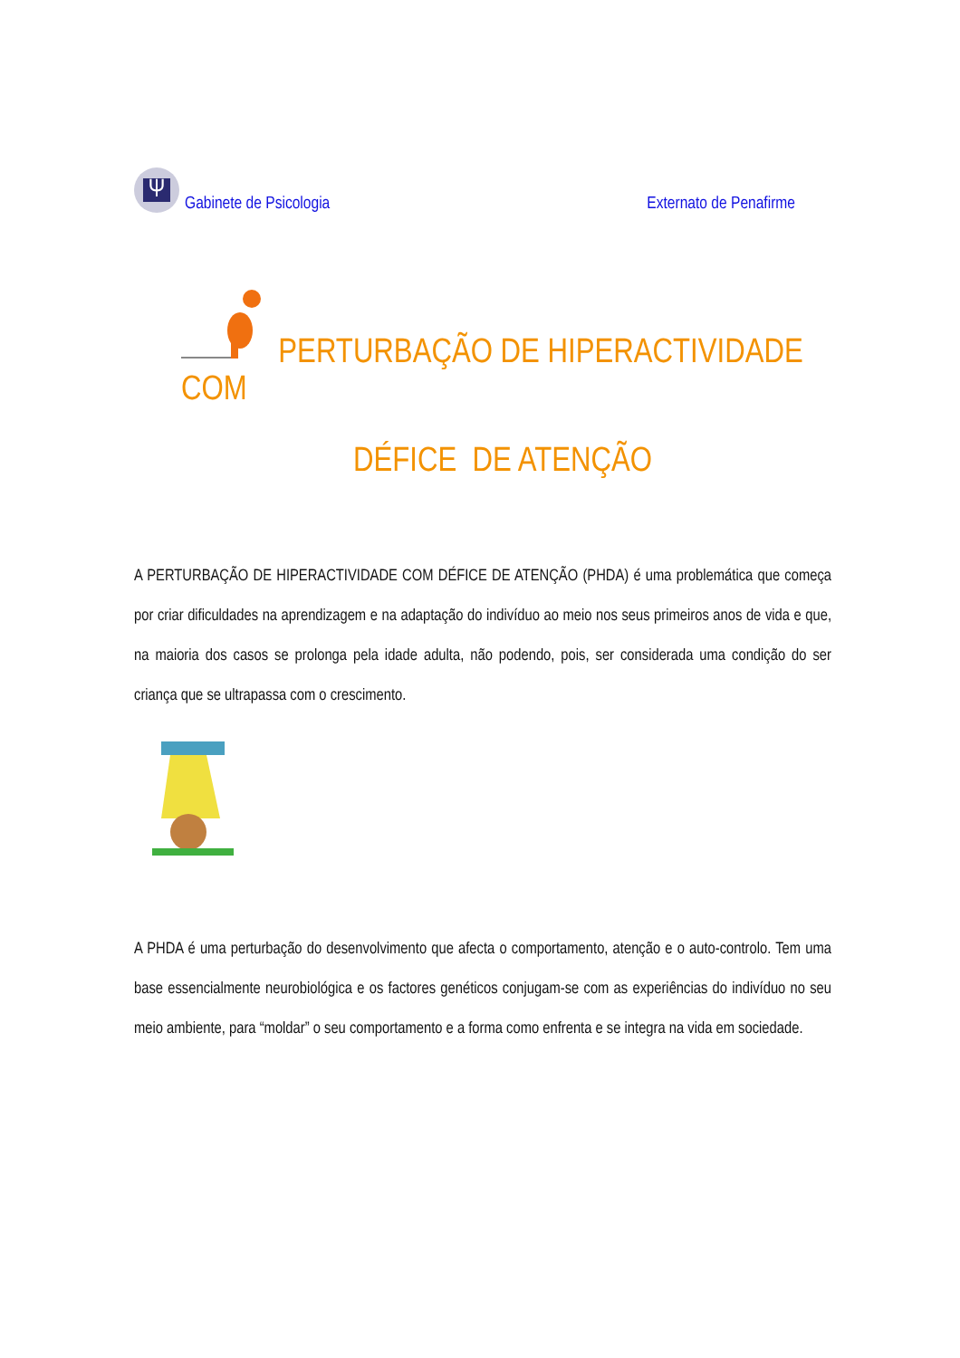Ψ Gabinete de Psicologia
Externato de Penafirme
PERTURBAÇÃO DE HIPERACTIVIDADE COM
DÉFICE DE ATENÇÃO
A PERTURBAÇÃO DE HIPERACTIVIDADE COM DÉFICE DE ATENÇÃO (PHDA) é uma problemática que começa por criar dificuldades na aprendizagem e na adaptação do indivíduo ao meio nos seus primeiros anos de vida e que, na maioria dos casos se prolonga pela idade adulta, não podendo, pois, ser considerada uma condição do ser criança que se ultrapassa com o crescimento.
A PHDA é uma perturbação do desenvolvimento que afecta o comportamento, atenção e o auto-controlo. Tem uma base essencialmente neurobiológica e os factores genéticos conjugam-se com as experiências do indivíduo no seu meio ambiente, para “moldar” o seu comportamento e a forma como enfrenta e se integra na vida em sociedade.